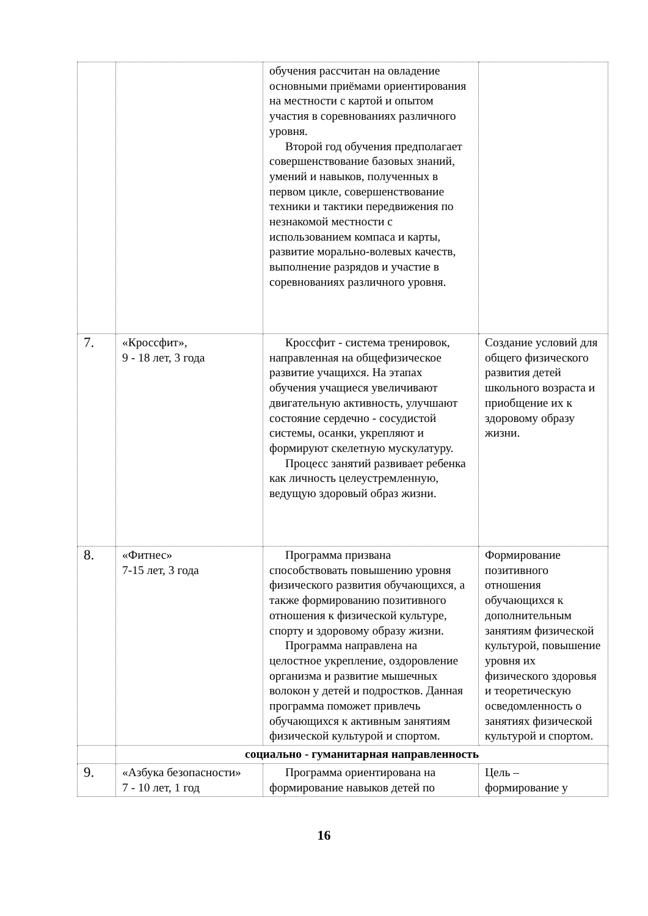| | | обучения рассчитан на овладение основными приёмами ориентирования на местности с картой и опытом участия в соревнованиях различного уровня. Второй год обучения предполагает совершенствование базовых знаний, умений и навыков, полученных в первом цикле, совершенствование техники и тактики передвижения по незнакомой местности с использованием компаса и карты, развитие морально-волевых качеств, выполнение разрядов и участие в соревнованиях различного уровня. | |
| 7. | «Кроссфит», 9 - 18 лет, 3 года | Кроссфит - система тренировок, направленная на общефизическое развитие учащихся. На этапах обучения учащиеся увеличивают двигательную активность, улучшают состояние сердечно - сосудистой системы, осанки, укрепляют и формируют скелетную мускулатуру. Процесс занятий развивает ребенка как личность целеустремленную, ведущую здоровый образ жизни. | Создание условий для общего физического развития детей школьного возраста и приобщение их к здоровому образу жизни. |
| 8. | «Фитнес» 7-15 лет, 3 года | Программа призвана способствовать повышению уровня физического развития обучающихся, а также формированию позитивного отношения к физической культуре, спорту и здоровому образу жизни. Программа направлена на целостное укрепление, оздоровление организма и развитие мышечных волокон у детей и подростков. Данная программа поможет привлечь обучающихся к активным занятиям физической культурой и спортом. | Формирование позитивного отношения обучающихся к дополнительным занятиям физической культурой, повышение уровня их физического здоровья и теоретическую осведомленность о занятиях физической культурой и спортом. |
| | социально - гуманитарная направленность | | |
| 9. | «Азбука безопасности» 7 - 10 лет, 1 год | Программа ориентирована на формирование навыков детей по | Цель – формирование у |
16